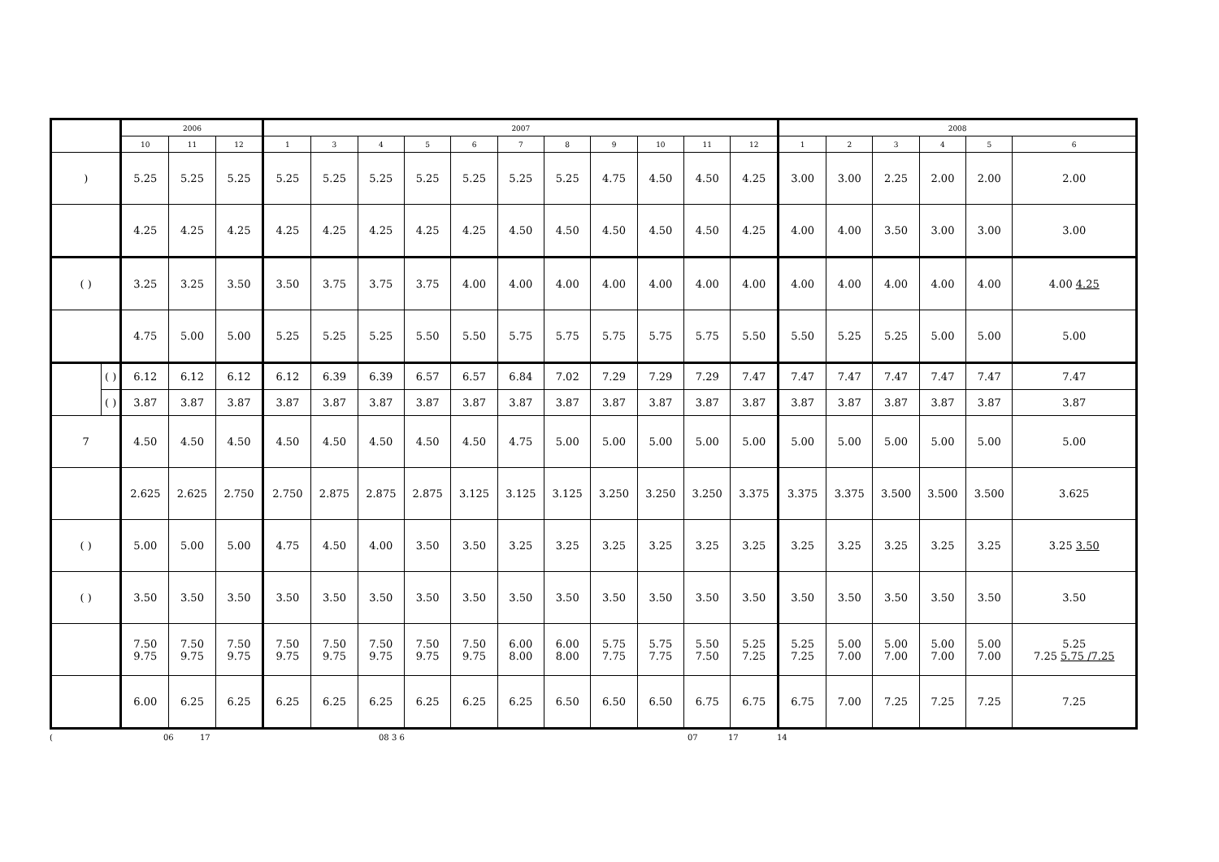| | | 2006 | | | 2007 | | | | | | | | | | | 2008 | | | | | |
| --- | --- | --- | --- | --- | --- | --- | --- | --- | --- | --- | --- | --- | --- | --- | --- | --- | --- | --- | --- | --- | --- |
| | | 10 | 11 | 12 | 1 | 3 | 4 | 5 | 6 | 7 | 8 | 9 | 10 | 11 | 12 | 1 | 2 | 3 | 4 | 5 | 6 |
| ) | | 5.25 | 5.25 | 5.25 | 5.25 | 5.25 | 5.25 | 5.25 | 5.25 | 5.25 | 5.25 | 4.75 | 4.50 | 4.50 | 4.25 | 3.00 | 3.00 | 2.25 | 2.00 | 2.00 | 2.00 |
| | | 4.25 | 4.25 | 4.25 | 4.25 | 4.25 | 4.25 | 4.25 | 4.25 | 4.50 | 4.50 | 4.50 | 4.50 | 4.50 | 4.25 | 4.00 | 4.00 | 3.50 | 3.00 | 3.00 | 3.00 |
| ( ) | | 3.25 | 3.25 | 3.50 | 3.50 | 3.75 | 3.75 | 3.75 | 4.00 | 4.00 | 4.00 | 4.00 | 4.00 | 4.00 | 4.00 | 4.00 | 4.00 | 4.00 | 4.00 | 4.00 | 4.00 4.25 |
| | | 4.75 | 5.00 | 5.00 | 5.25 | 5.25 | 5.25 | 5.50 | 5.50 | 5.75 | 5.75 | 5.75 | 5.75 | 5.75 | 5.50 | 5.50 | 5.25 | 5.25 | 5.00 | 5.00 | 5.00 |
| | ( ) | 6.12 | 6.12 | 6.12 | 6.12 | 6.39 | 6.39 | 6.57 | 6.57 | 6.84 | 7.02 | 7.29 | 7.29 | 7.29 | 7.47 | 7.47 | 7.47 | 7.47 | 7.47 | 7.47 | 7.47 |
| | ( ) | 3.87 | 3.87 | 3.87 | 3.87 | 3.87 | 3.87 | 3.87 | 3.87 | 3.87 | 3.87 | 3.87 | 3.87 | 3.87 | 3.87 | 3.87 | 3.87 | 3.87 | 3.87 | 3.87 | 3.87 |
| 7 | | 4.50 | 4.50 | 4.50 | 4.50 | 4.50 | 4.50 | 4.50 | 4.50 | 4.75 | 5.00 | 5.00 | 5.00 | 5.00 | 5.00 | 5.00 | 5.00 | 5.00 | 5.00 | 5.00 | 5.00 |
| | | 2.625 | 2.625 | 2.750 | 2.750 | 2.875 | 2.875 | 2.875 | 3.125 | 3.125 | 3.125 | 3.250 | 3.250 | 3.250 | 3.375 | 3.375 | 3.375 | 3.500 | 3.500 | 3.500 | 3.625 |
| ( ) | | 5.00 | 5.00 | 5.00 | 4.75 | 4.50 | 4.00 | 3.50 | 3.50 | 3.25 | 3.25 | 3.25 | 3.25 | 3.25 | 3.25 | 3.25 | 3.25 | 3.25 | 3.25 | 3.25 | 3.25 3.50 |
| ( ) | | 3.50 | 3.50 | 3.50 | 3.50 | 3.50 | 3.50 | 3.50 | 3.50 | 3.50 | 3.50 | 3.50 | 3.50 | 3.50 | 3.50 | 3.50 | 3.50 | 3.50 | 3.50 | 3.50 | 3.50 |
| | | 7.50 9.75 | 7.50 9.75 | 7.50 9.75 | 7.50 9.75 | 7.50 9.75 | 7.50 9.75 | 7.50 9.75 | 7.50 9.75 | 6.00 8.00 | 6.00 8.00 | 5.75 7.75 | 5.75 7.75 | 5.50 7.50 | 5.25 7.25 | 5.25 7.25 | 5.00 7.00 | 5.00 7.00 | 5.00 7.00 | 5.00 7.00 | 5.25 7.25 5.75 /7.25 |
| | | 6.00 | 6.25 | 6.25 | 6.25 | 6.25 | 6.25 | 6.25 | 6.25 | 6.25 | 6.50 | 6.50 | 6.50 | 6.75 | 6.75 | 6.75 | 7.00 | 7.25 | 7.25 | 7.25 | 7.25 |
(06 17 08 3 6 07 17 14